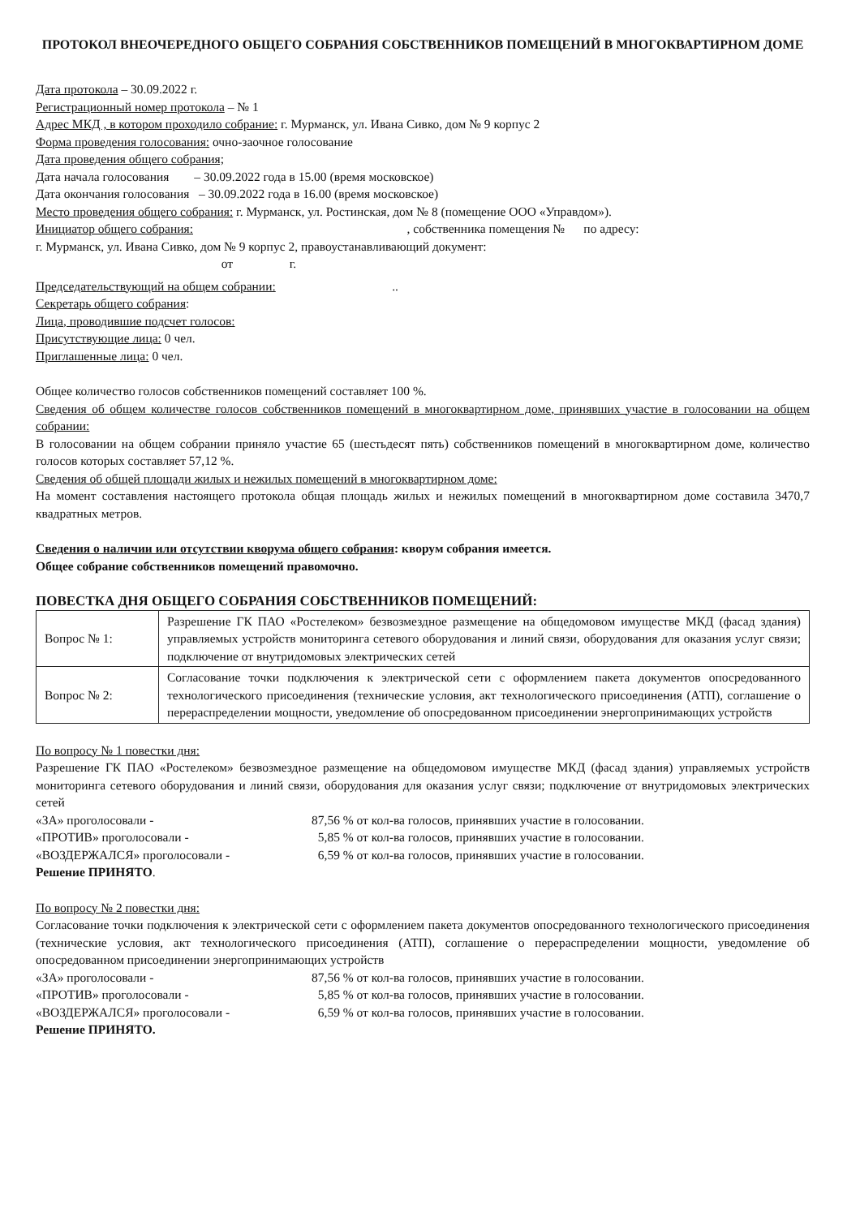ПРОТОКОЛ ВНЕОЧЕРЕДНОГО ОБЩЕГО СОБРАНИЯ СОБСТВЕННИКОВ ПОМЕЩЕНИЙ В МНОГОКВАРТИРНОМ ДОМЕ
Дата протокола – 30.09.2022 г.
Регистрационный номер протокола – № 1
Адрес МКД , в котором проходило собрание: г. Мурманск, ул. Ивана Сивко, дом № 9 корпус 2
Форма проведения голосования: очно-заочное голосование
Дата проведения общего собрания;
Дата начала голосования – 30.09.2022 года в 15.00 (время московское)
Дата окончания голосования – 30.09.2022 года в 16.00 (время московское)
Место проведения общего собрания: г. Мурманск, ул. Ростинская, дом № 8 (помещение ООО «Управдом»).
Инициатор общего собрания: , собственника помещения № по адресу:
г. Мурманск, ул. Ивана Сивко, дом № 9 корпус 2, правоустанавливающий документ:
от г.
Председательствующий на общем собрании: ..
Секретарь общего собрания:
Лица, проводившие подсчет голосов:
Присутствующие лица: 0 чел.
Приглашенные лица: 0 чел.
Общее количество голосов собственников помещений составляет 100 %.
Сведения об общем количестве голосов собственников помещений в многоквартирном доме, принявших участие в голосовании на общем собрании:
В голосовании на общем собрании приняло участие 65 (шестьдесят пять) собственников помещений в многоквартирном доме, количество голосов которых составляет 57,12 %.
Сведения об общей площади жилых и нежилых помещений в многоквартирном доме:
На момент составления настоящего протокола общая площадь жилых и нежилых помещений в многоквартирном доме составила 3470,7 квадратных метров.
Сведения о наличии или отсутствии кворума общего собрания: кворум собрания имеется.
Общее собрание собственников помещений правомочно.
ПОВЕСТКА ДНЯ ОБЩЕГО СОБРАНИЯ СОБСТВЕННИКОВ ПОМЕЩЕНИЙ:
| Вопрос № 1: | Разрешение ГК ПАО «Ростелеком» безвозмездное размещение на общедомовом имуществе МКД (фасад здания) управляемых устройств мониторинга сетевого оборудования и линий связи, оборудования для оказания услуг связи; подключение от внутридомовых электрических сетей |
| Вопрос № 2: | Согласование точки подключения к электрической сети с оформлением пакета документов опосредованного технологического присоединения (технические условия, акт технологического присоединения (АТП), соглашение о перераспределении мощности, уведомление об опосредованном присоединении энергопринимающих устройств |
По вопросу № 1 повестки дня:
Разрешение ГК ПАО «Ростелеком» безвозмездное размещение на общедомовом имуществе МКД (фасад здания) управляемых устройств мониторинга сетевого оборудования и линий связи, оборудования для оказания услуг связи; подключение от внутридомовых электрических сетей
«ЗА» проголосовали - 87,56 % от кол-ва голосов, принявших участие в голосовании.
«ПРОТИВ» проголосовали - 5,85 % от кол-ва голосов, принявших участие в голосовании.
«ВОЗДЕРЖАЛСЯ» проголосовали - 6,59 % от кол-ва голосов, принявших участие в голосовании.
Решение ПРИНЯТО.
По вопросу № 2 повестки дня:
Согласование точки подключения к электрической сети с оформлением пакета документов опосредованного технологического присоединения (технические условия, акт технологического присоединения (АТП), соглашение о перераспределении мощности, уведомление об опосредованном присоединении энергопринимающих устройств
«ЗА» проголосовали - 87,56 % от кол-ва голосов, принявших участие в голосовании.
«ПРОТИВ» проголосовали - 5,85 % от кол-ва голосов, принявших участие в голосовании.
«ВОЗДЕРЖАЛСЯ» проголосовали - 6,59 % от кол-ва голосов, принявших участие в голосовании.
Решение ПРИНЯТО.